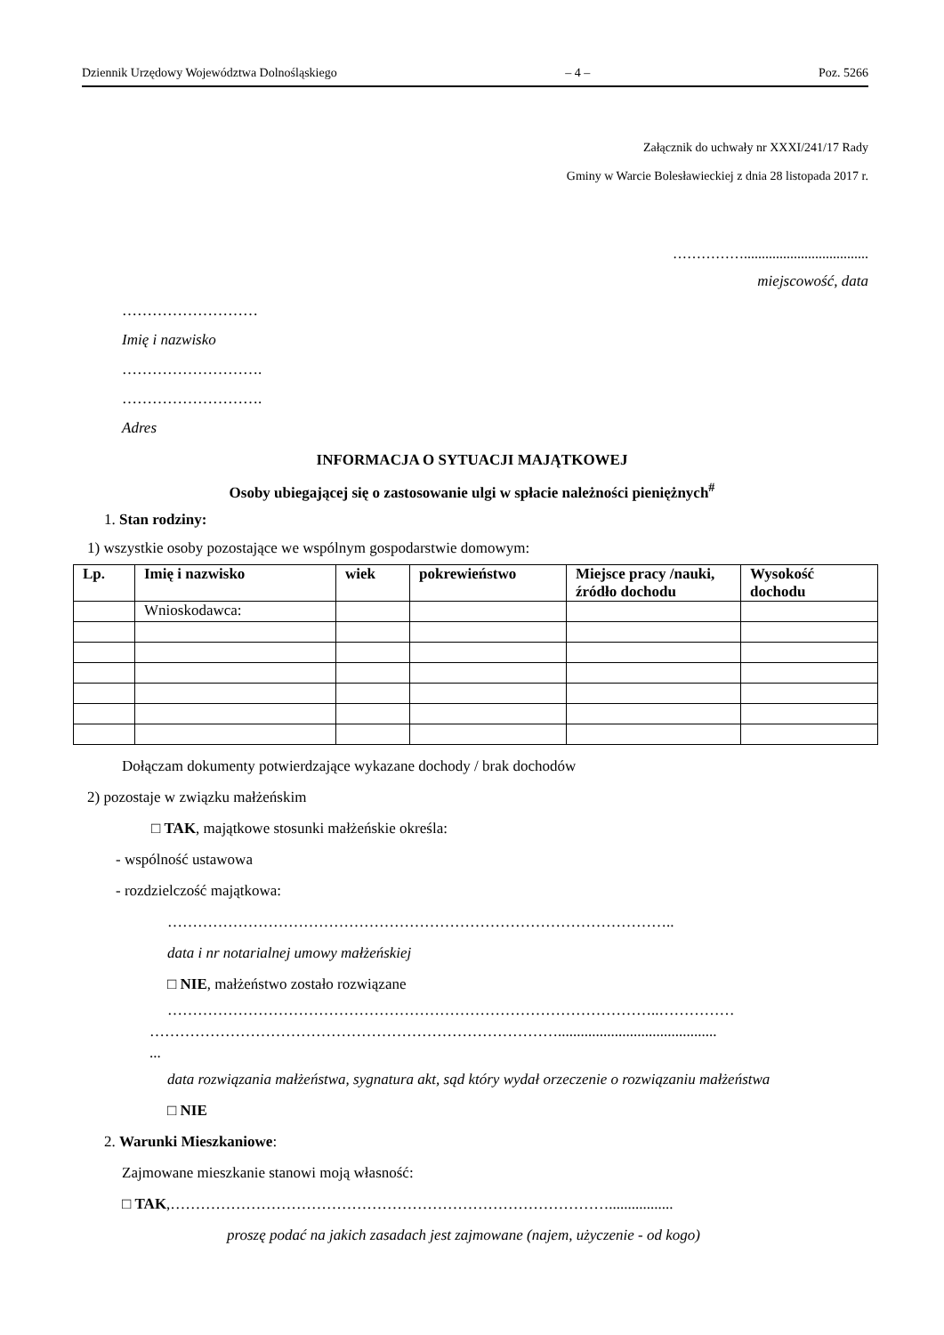Dziennik Urzędowy Województwa Dolnośląskiego – 4 – Poz. 5266
Załącznik do uchwały nr XXXI/241/17 Rady
Gminy w Warcie Bolesławieckiej z dnia 28 listopada 2017 r.
……………...................................
miejscowość, data
………………………
Imię i nazwisko
……………………….
……………………….
Adres
INFORMACJA O SYTUACJI MAJĄTKOWEJ
Osoby ubiegającej się o zastosowanie ulgi w spłacie należności pieniężnych<sup>#</sup>
1. Stan rodziny:
1) wszystkie osoby pozostające we wspólnym gospodarstwie domowym:
| Lp. | Imię i nazwisko | wiek | pokrewieństwo | Miejsce pracy /nauki, źródło dochodu | Wysokość dochodu |
| --- | --- | --- | --- | --- | --- |
| | Wnioskodawca: | | | | |
Dołączam dokumenty potwierdzające wykazane dochody / brak dochodów
2) pozostaje w związku małżeńskim
□ TAK, majątkowe stosunki małżeńskie określa:
- wspólność ustawowa
- rozdzielczość majątkowa:
………………………………………………………………………………………..
data i nr notarialnej umowy małżeńskiej
□ NIE, małżeństwo zostało rozwiązane
……………………………………………………………………………………..……………
………………………………………………………………………..........................................
...
data rozwiązania małżeństwa, sygnatura akt, sąd który wydał orzeczenie o rozwiązaniu małżeństwa
□ NIE
2. Warunki Mieszkaniowe:
Zajmowane mieszkanie stanowi moją własność:
□ TAK,…………………………………………………………………………….................
proszę podać na jakich zasadach jest zajmowane (najem, użyczenie - od kogo)